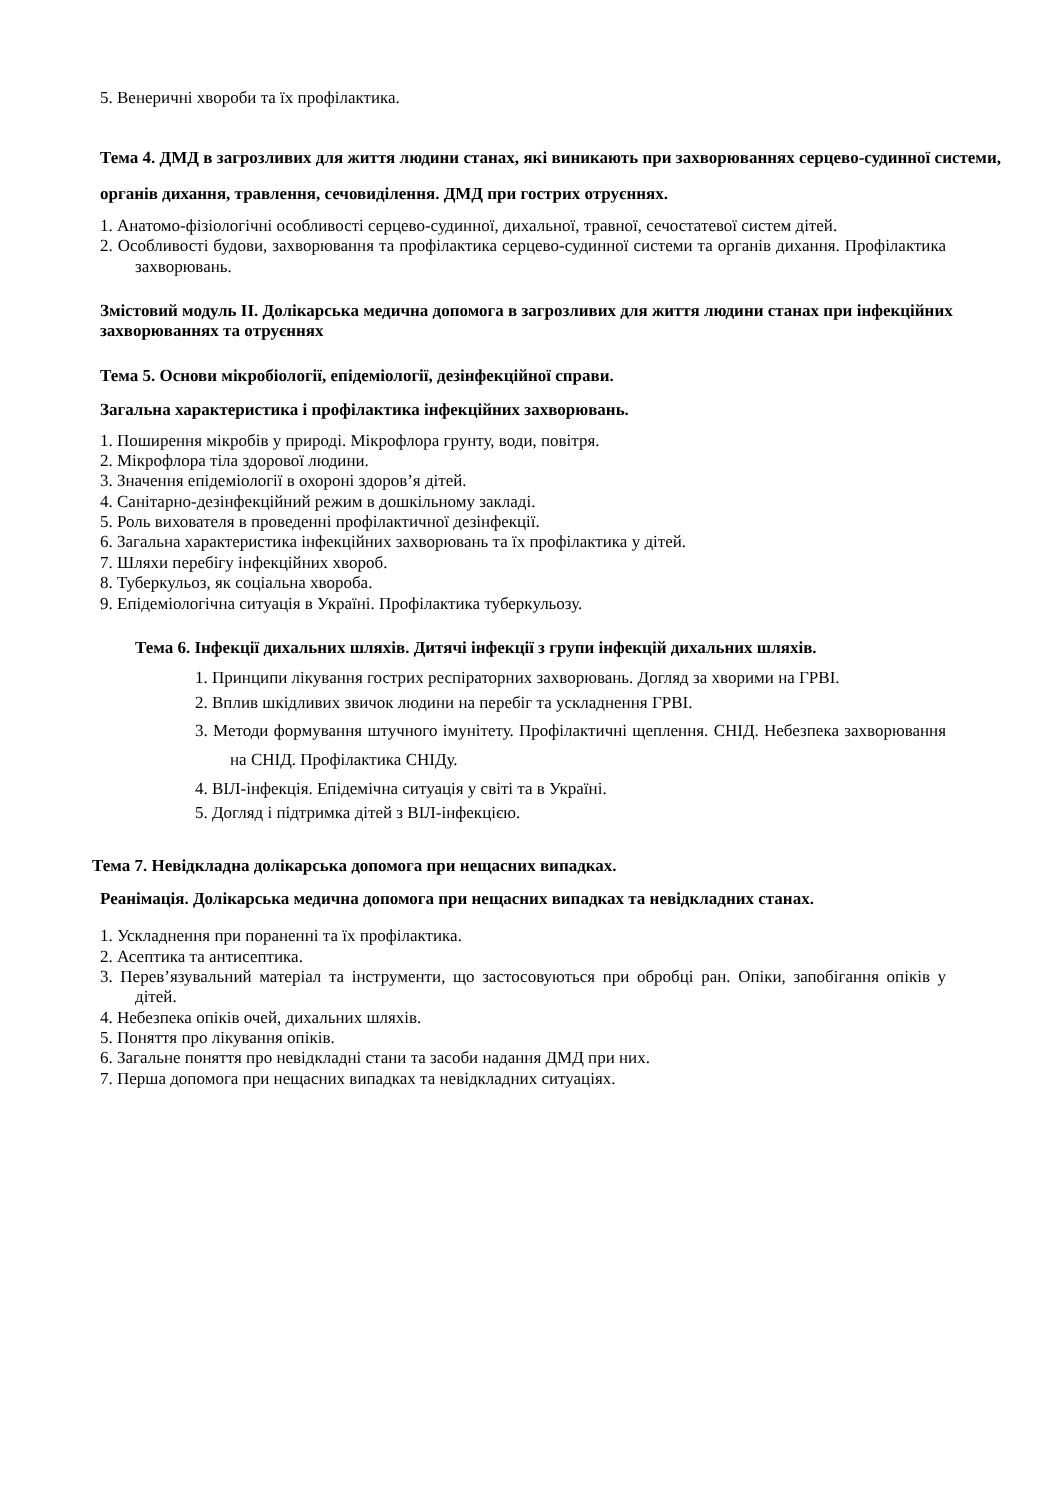5. Венеричні хвороби та їх профілактика.
Тема 4. ДМД в загрозливих для життя людини станах, які виникають при захворюваннях серцево-судинної системи, органів дихання, травлення, сечовиділення. ДМД при гострих отруєннях.
1. Анатомо-фізіологічні особливості серцево-судинної, дихальної, травної, сечостатевої систем дітей.
2. Особливості будови, захворювання та профілактика серцево-судинної системи та органів дихання. Профілактика захворювань.
Змістовий модуль ІІ. Долікарська медична допомога в загрозливих для життя людини станах при інфекційних захворюваннях та отруєннях
Тема 5. Основи мікробіології, епідеміології, дезінфекційної справи.
Загальна характеристика і профілактика інфекційних захворювань.
1. Поширення мікробів у природі. Мікрофлора грунту, води, повітря.
2. Мікрофлора тіла здорової людини.
3. Значення епідеміології в охороні здоров’я дітей.
4. Санітарно-дезінфекційний режим в дошкільному закладі.
5. Роль вихователя в проведенні профілактичної дезінфекції.
6. Загальна характеристика інфекційних захворювань та їх профілактика у дітей.
7. Шляхи перебігу інфекційних хвороб.
8. Туберкульоз, як соціальна хвороба.
9. Епідеміологічна ситуація в Україні. Профілактика туберкульозу.
Тема 6. Інфекції дихальних шляхів. Дитячі інфекції з групи інфекцій дихальних шляхів.
1. Принципи лікування гострих респіраторних захворювань. Догляд за хворими на ГРВІ.
2. Вплив шкідливих звичок людини на перебіг та ускладнення ГРВІ.
3. Методи формування штучного імунітету. Профілактичні щеплення. СНІД. Небезпека захворювання на СНІД. Профілактика СНІДу.
4. ВІЛ-інфекція. Епідемічна ситуація у світі та в Україні.
5. Догляд і підтримка дітей з ВІЛ-інфекцією.
Тема 7. Невідкладна долікарська допомога при нещасних випадках.
Реанімація. Долікарська медична допомога при нещасних випадках та невідкладних станах.
1. Ускладнення при пораненні та їх профілактика.
2. Асептика та антисептика.
3. Перев’язувальний матеріал та інструменти, що застосовуються при обробці ран. Опіки, запобігання опіків у дітей.
4. Небезпека опіків очей, дихальних шляхів.
5. Поняття про лікування опіків.
6. Загальне поняття про невідкладні стани та засоби надання ДМД при них.
7. Перша допомога при нещасних випадках та невідкладних ситуаціях.